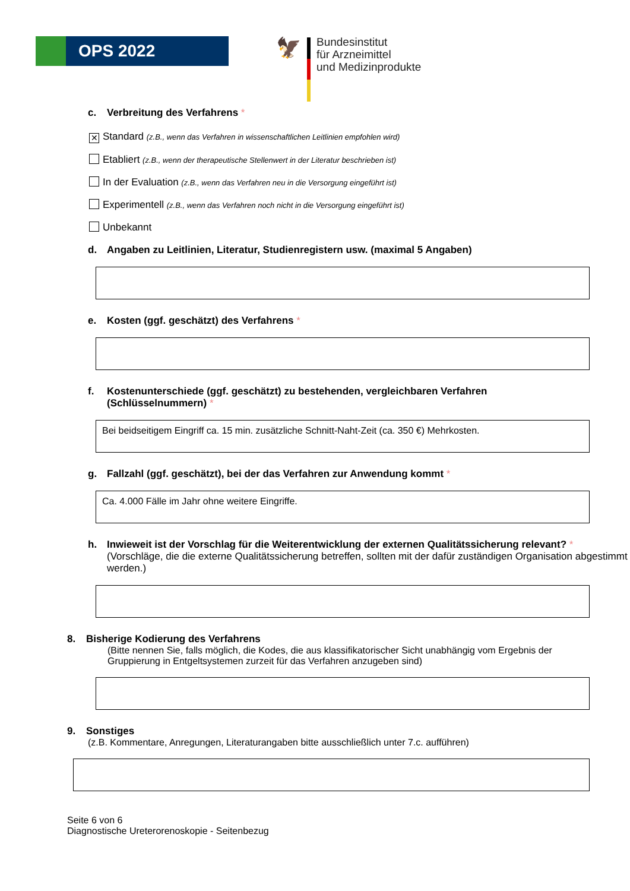OPS 2022 🦅
Bundesinstitut
für Arzneimittel
und Medizinprodukte
c. Verbreitung des Verfahrens *
✕ Standard (z.B., wenn das Verfahren in wissenschaftlichen Leitlinien empfohlen wird)
Etabliert (z.B., wenn der therapeutische Stellenwert in der Literatur beschrieben ist)
In der Evaluation (z.B., wenn das Verfahren neu in die Versorgung eingeführt ist)
Experimentell (z.B., wenn das Verfahren noch nicht in die Versorgung eingeführt ist)
Unbekannt
d. Angaben zu Leitlinien, Literatur, Studienregistern usw. (maximal 5 Angaben)
e. Kosten (ggf. geschätzt) des Verfahrens *
f. Kostenunterschiede (ggf. geschätzt) zu bestehenden, vergleichbaren Verfahren
(Schlüsselnummern) *
Bei beidseitigem Eingriff ca. 15 min. zusätzliche Schnitt-Naht-Zeit (ca. 350 €) Mehrkosten.
g. Fallzahl (ggf. geschätzt), bei der das Verfahren zur Anwendung kommt *
Ca. 4.000 Fälle im Jahr ohne weitere Eingriffe.
h. Inwieweit ist der Vorschlag für die Weiterentwicklung der externen Qualitätssicherung relevant? *
(Vorschläge, die die externe Qualitätssicherung betreffen, sollten mit der dafür zuständigen Organisation abgestimmt werden.)
8. Bisherige Kodierung des Verfahrens
(Bitte nennen Sie, falls möglich, die Kodes, die aus klassifikatorischer Sicht unabhängig vom Ergebnis der Gruppierung in Entgeltsystemen zurzeit für das Verfahren anzugeben sind)
9. Sonstiges
(z.B. Kommentare, Anregungen, Literaturangaben bitte ausschließlich unter 7.c. aufführen)
Seite 6 von 6
Diagnostische Ureterorenoskopie - Seitenbezug